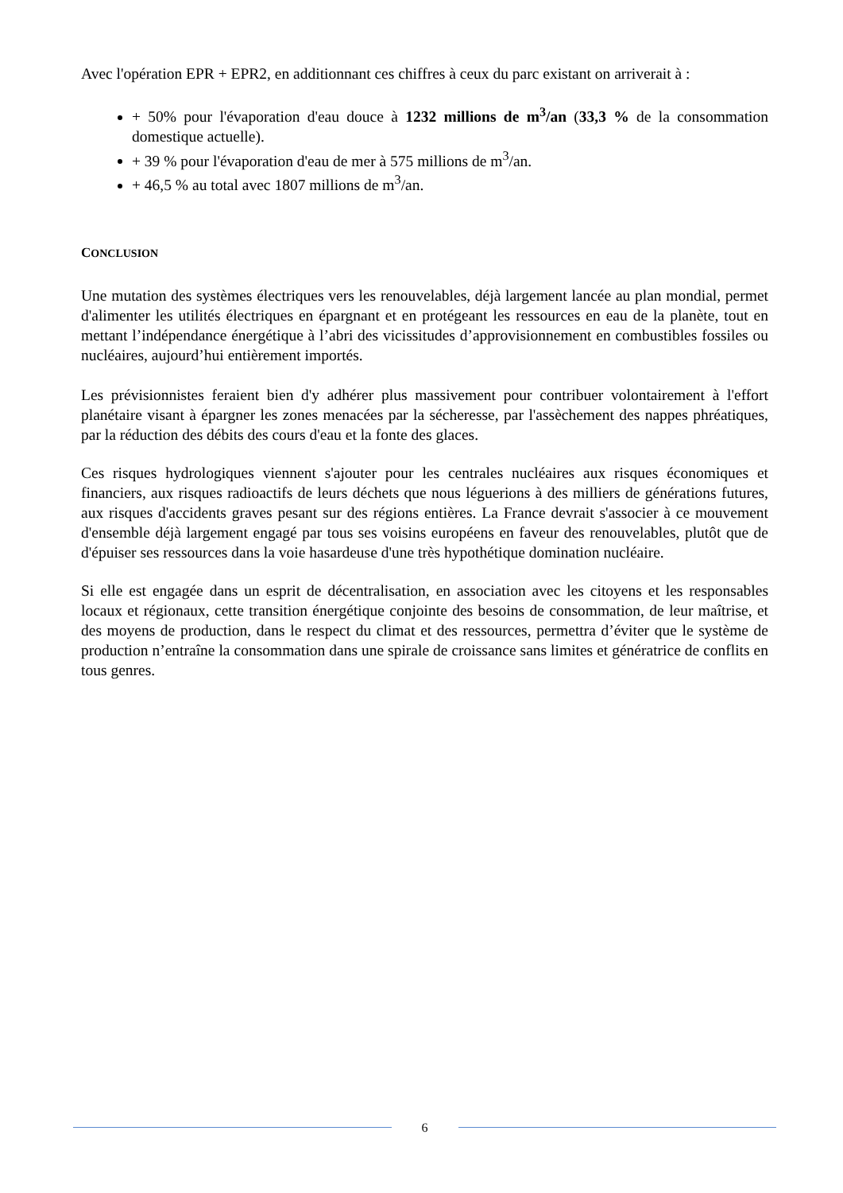Avec l'opération EPR + EPR2, en additionnant ces chiffres à ceux du parc existant on arriverait à :
+ 50% pour l'évaporation d'eau douce à 1232 millions de m<sup>3</sup>/an (33,3 % de la consommation domestique actuelle).
+ 39 % pour l'évaporation d'eau de mer à 575 millions de m<sup>3</sup>/an.
+ 46,5 % au total avec 1807 millions de m<sup>3</sup>/an.
CONCLUSION
Une mutation des systèmes électriques vers les renouvelables, déjà largement lancée au plan mondial, permet d'alimenter les utilités électriques en épargnant et en protégeant les ressources en eau de la planète, tout en mettant l’indépendance énergétique à l’abri des vicissitudes d’approvisionnement en combustibles fossiles ou nucléaires, aujourd’hui entièrement importés.
Les prévisionnistes feraient bien d'y adhérer plus massivement pour contribuer volontairement à l'effort planétaire visant à épargner les zones menacées par la sécheresse, par l'assèchement des nappes phréatiques, par la réduction des débits des cours d'eau et la fonte des glaces.
Ces risques hydrologiques viennent s'ajouter pour les centrales nucléaires aux risques économiques et financiers, aux risques radioactifs de leurs déchets que nous léguerions à des milliers de générations futures, aux risques d'accidents graves pesant sur des régions entières. La France devrait s'associer à ce mouvement d'ensemble déjà largement engagé par tous ses voisins européens en faveur des renouvelables, plutôt que de d'épuiser ses ressources dans la voie hasardeuse d'une très hypothétique domination nucléaire.
Si elle est engagée dans un esprit de décentralisation, en association avec les citoyens et les responsables locaux et régionaux, cette transition énergétique conjointe des besoins de consommation, de leur maîtrise, et des moyens de production, dans le respect du climat et des ressources, permettra d’éviter que le système de production n’entraîne la consommation dans une spirale de croissance sans limites et génératrice de conflits en tous genres.
6